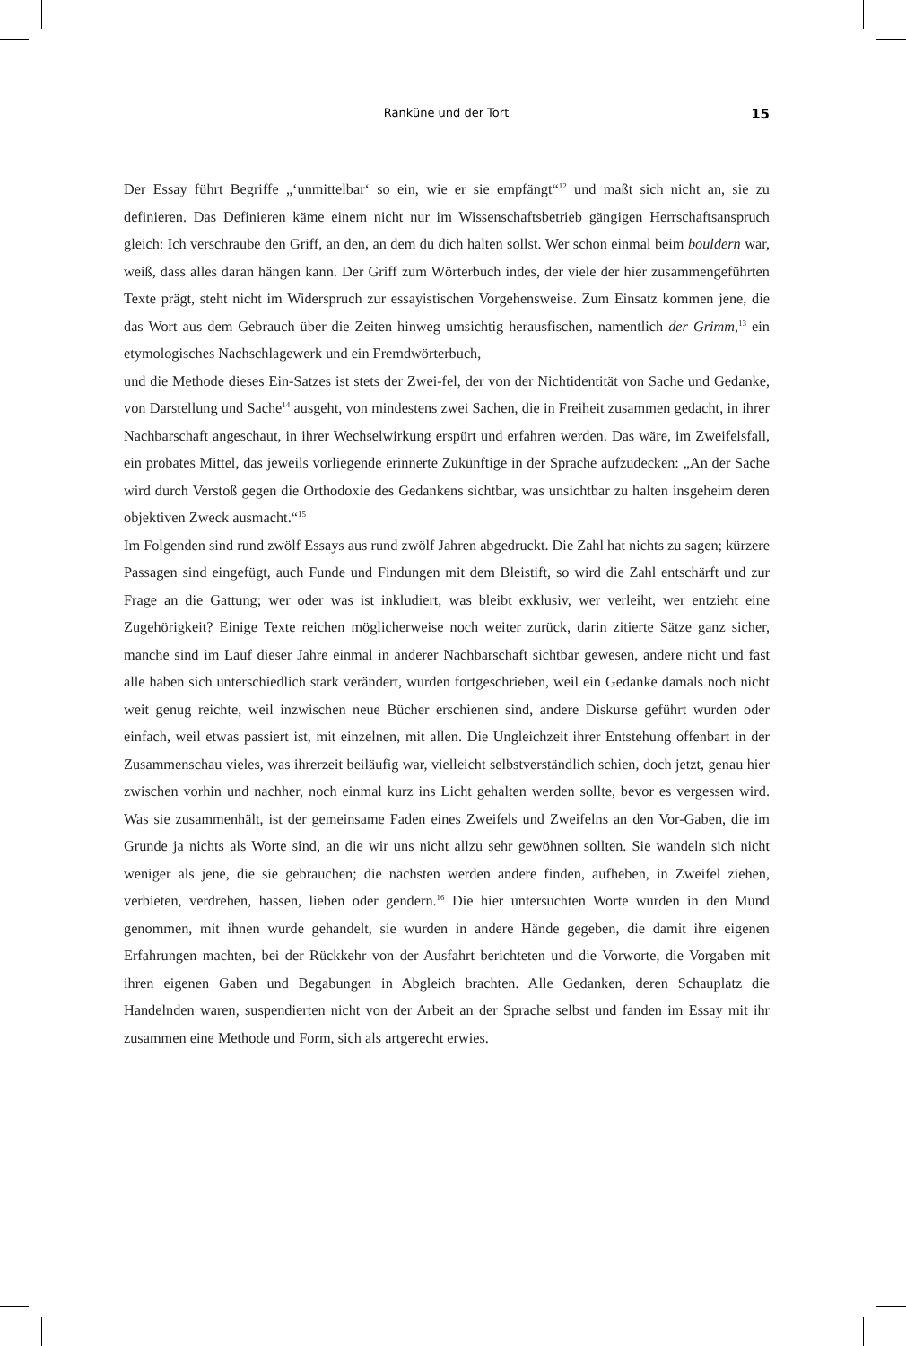Ranküne und der Tort 15
Der Essay führt Begriffe „‘unmittelbar‘ so ein, wie er sie empfängt“<sup>12</sup> und maßt sich nicht an, sie zu definieren. Das Definieren käme einem nicht nur im Wissenschaftsbetrieb gängigen Herrschaftsanspruch gleich: Ich verschraube den Griff, an den, an dem du dich halten sollst. Wer schon einmal beim bouldern war, weiß, dass alles daran hängen kann. Der Griff zum Wörterbuch indes, der viele der hier zusammengeführten Texte prägt, steht nicht im Widerspruch zur essayistischen Vorgehensweise. Zum Einsatz kommen jene, die das Wort aus dem Gebrauch über die Zeiten hinweg umsichtig herausfischen, namentlich der Grimm,<sup>13</sup> ein etymologisches Nachschlagewerk und ein Fremdwörterbuch,
und die Methode dieses Ein-Satzes ist stets der Zwei-fel, der von der Nichtidentität von Sache und Gedanke, von Darstellung und Sache<sup>14</sup> ausgeht, von mindestens zwei Sachen, die in Freiheit zusammen gedacht, in ihrer Nachbarschaft angeschaut, in ihrer Wechselwirkung erspürt und erfahren werden. Das wäre, im Zweifelsfall, ein probates Mittel, das jeweils vorliegende erinnerte Zukünftige in der Sprache aufzudecken: „An der Sache wird durch Verstoß gegen die Orthodoxie des Gedankens sichtbar, was unsichtbar zu halten insgeheim deren objektiven Zweck ausmacht.“<sup>15</sup>
Im Folgenden sind rund zwölf Essays aus rund zwölf Jahren abgedruckt. Die Zahl hat nichts zu sagen; kürzere Passagen sind eingefügt, auch Funde und Findungen mit dem Bleistift, so wird die Zahl entschärft und zur Frage an die Gattung; wer oder was ist inkludiert, was bleibt exklusiv, wer verleiht, wer entzieht eine Zugehörigkeit? Einige Texte reichen möglicherweise noch weiter zurück, darin zitierte Sätze ganz sicher, manche sind im Lauf dieser Jahre einmal in anderer Nachbarschaft sichtbar gewesen, andere nicht und fast alle haben sich unterschiedlich stark verändert, wurden fortgeschrieben, weil ein Gedanke damals noch nicht weit genug reichte, weil inzwischen neue Bücher erschienen sind, andere Diskurse geführt wurden oder einfach, weil etwas passiert ist, mit einzelnen, mit allen. Die Ungleichzeit ihrer Entstehung offenbart in der Zusammenschau vieles, was ihrerzeit beiläufig war, vielleicht selbstverständlich schien, doch jetzt, genau hier zwischen vorhin und nachher, noch einmal kurz ins Licht gehalten werden sollte, bevor es vergessen wird. Was sie zusammenhält, ist der gemeinsame Faden eines Zweifels und Zweifelns an den Vor-Gaben, die im Grunde ja nichts als Worte sind, an die wir uns nicht allzu sehr gewöhnen sollten. Sie wandeln sich nicht weniger als jene, die sie gebrauchen; die nächsten werden andere finden, aufheben, in Zweifel ziehen, verbieten, verdrehen, hassen, lieben oder gendern.<sup>16</sup> Die hier untersuchten Worte wurden in den Mund genommen, mit ihnen wurde gehandelt, sie wurden in andere Hände gegeben, die damit ihre eigenen Erfahrungen machten, bei der Rückkehr von der Ausfahrt berichteten und die Vorworte, die Vorgaben mit ihren eigenen Gaben und Begabungen in Abgleich brachten. Alle Gedanken, deren Schauplatz die Handelnden waren, suspendierten nicht von der Arbeit an der Sprache selbst und fanden im Essay mit ihr zusammen eine Methode und Form, sich als artgerecht erwies.